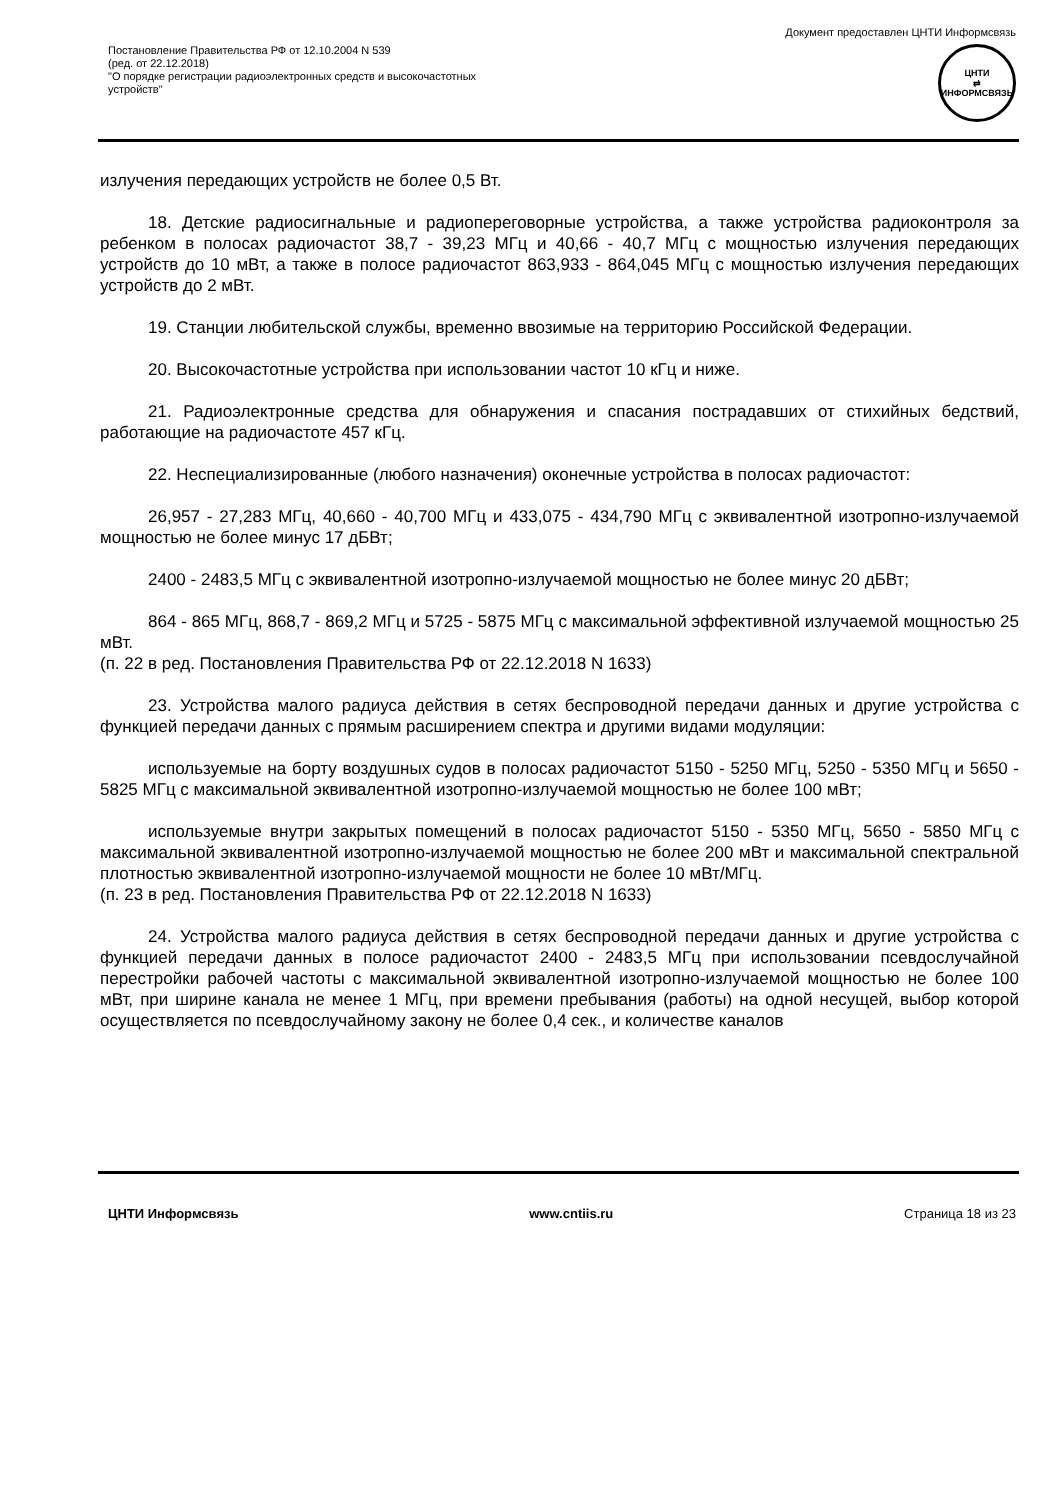Документ предоставлен ЦНТИ Информсвязь
Постановление Правительства РФ от 12.10.2004 N 539
(ред. от 22.12.2018)
"О порядке регистрации радиоэлектронных средств и высокочастотных
устройств"
ЦНТИ
⇄
ИНФОРМСВЯЗЬ
излучения передающих устройств не более 0,5 Вт.
18. Детские радиосигнальные и радиопереговорные устройства, а также устройства радиоконтроля за ребенком в полосах радиочастот 38,7 - 39,23 МГц и 40,66 - 40,7 МГц с мощностью излучения передающих устройств до 10 мВт, а также в полосе радиочастот 863,933 - 864,045 МГц с мощностью излучения передающих устройств до 2 мВт.
19. Станции любительской службы, временно ввозимые на территорию Российской Федерации.
20. Высокочастотные устройства при использовании частот 10 кГц и ниже.
21. Радиоэлектронные средства для обнаружения и спасания пострадавших от стихийных бедствий, работающие на радиочастоте 457 кГц.
22. Неспециализированные (любого назначения) оконечные устройства в полосах радиочастот:
26,957 - 27,283 МГц, 40,660 - 40,700 МГц и 433,075 - 434,790 МГц с эквивалентной изотропно-излучаемой мощностью не более минус 17 дБВт;
2400 - 2483,5 МГц с эквивалентной изотропно-излучаемой мощностью не более минус 20 дБВт;
864 - 865 МГц, 868,7 - 869,2 МГц и 5725 - 5875 МГц с максимальной эффективной излучаемой мощностью 25 мВт.
(п. 22 в ред. Постановления Правительства РФ от 22.12.2018 N 1633)
23. Устройства малого радиуса действия в сетях беспроводной передачи данных и другие устройства с функцией передачи данных с прямым расширением спектра и другими видами модуляции:
используемые на борту воздушных судов в полосах радиочастот 5150 - 5250 МГц, 5250 - 5350 МГц и 5650 - 5825 МГц с максимальной эквивалентной изотропно-излучаемой мощностью не более 100 мВт;
используемые внутри закрытых помещений в полосах радиочастот 5150 - 5350 МГц, 5650 - 5850 МГц с максимальной эквивалентной изотропно-излучаемой мощностью не более 200 мВт и максимальной спектральной плотностью эквивалентной изотропно-излучаемой мощности не более 10 мВт/МГц.
(п. 23 в ред. Постановления Правительства РФ от 22.12.2018 N 1633)
24. Устройства малого радиуса действия в сетях беспроводной передачи данных и другие устройства с функцией передачи данных в полосе радиочастот 2400 - 2483,5 МГц при использовании псевдослучайной перестройки рабочей частоты с максимальной эквивалентной изотропно-излучаемой мощностью не более 100 мВт, при ширине канала не менее 1 МГц, при времени пребывания (работы) на одной несущей, выбор которой осуществляется по псевдослучайному закону не более 0,4 сек., и количестве каналов
ЦНТИ Информсвязь www.cntiis.ru Страница 18 из 23